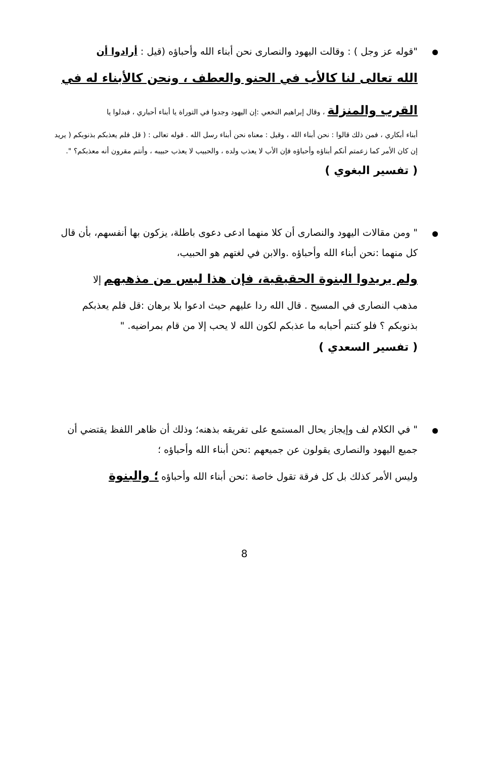"قوله عز وجل ) : وقالت اليهود والنصارى نحن أبناء الله وأحباؤه (قيل : أرادوا أن
الله تعالى لنا كالأب في الحنو والعطف ، ونحن كالأبناء له في
القرب والمنزلة ، وقال إبراهيم النخعي :إن اليهود وجدوا في التوراة يا أبناء أحباري ، فبدلوا يا
أبناء أبكاري ، فمن ذلك قالوا : نحن أبناء الله ، وقيل : معناه نحن أبناء رسل الله . قوله تعالى : ( قل فلم يعذبكم بذنوبكم ( يريد إن كان الأمر كما زعمتم أنكم أبناؤه وأحباؤه فإن الأب لا يعذب ولده ، والحبيب لا يعذب حبيبه ، وأنتم مقرون أنه معذبكم؟ ".
( تفسير البغوي )
" ومن مقالات اليهود والنصارى أن كلا منهما ادعى دعوى باطلة، يزكون بها أنفسهم، بأن قال كل منهما :نحن أبناء الله وأحباؤه .والابن في لغتهم هو الحبيب،
ولم يريدوا البنوة الحقيقية، فإن هذا ليس من مذهبهم إلا
مذهب النصارى في المسيح . قال الله ردا عليهم حيث ادعوا بلا برهان :قل فلم يعذبكم بذنوبكم ؟ فلو كنتم أحبابه ما عذبكم لكون الله لا يحب إلا من قام بمراضيه. "
( تفسير السعدي )
" في الكلام لف وإيجاز يحال المستمع على تفريقه بذهنه؛ وذلك أن ظاهر اللفظ يقتضي أن جميع اليهود والنصارى يقولون عن جميعهم :نحن أبناء الله وأحباؤه ؛
وليس الأمر كذلك بل كل فرقة تقول خاصة :نحن أبناء الله وأحباؤه ؛ والبنوة
8